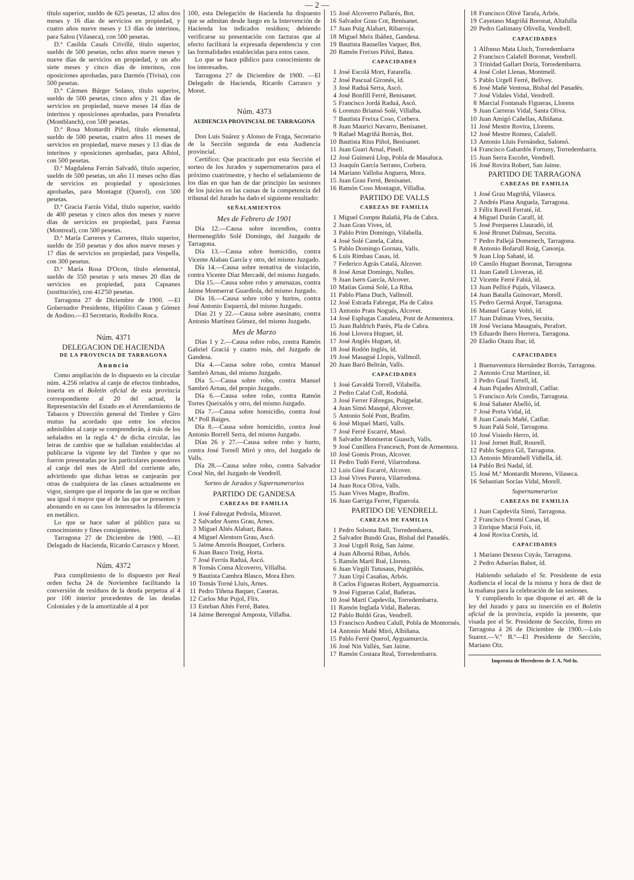— 2 —
título superior, sueldo de 625 pesetas, 12 años dos meses y 16 días de servicios en propiedad, y cuatro años nueve meses y 13 días de interinos, para Salou (Vilaseca), con 500 pesetas.
D.ª Casilda Casals Crivillé, título superior, sueldo de 500 pesetas, ocho años nueve meses y nueve días de servicios en propiedad, y un año siete meses y cinco días de interinos, con oposiciones aprobadas, para Darmós (Tivisa), con 500 pesetas.
D.ª Cármen Búrger Solano, título superior, sueldo de 500 pesetas, cinco años y 21 días de servicios en propiedad, nueve meses 14 días de interinos y oposiciones aprobadas, para Prenafeta (Montblanch), con 500 pesetas.
D.ª Rosa Montardit Piñol, título elemental, sueldo de 500 pesetas, cuatro años 11 meses de servicios en propiedad, nueve meses y 13 días de interinos y oposiciones aprobadas, para Albiol, con 500 pesetas.
D.ª Magdalena Ferrán Salvadó, título superior, sueldo de 500 pesetas, un año 11 meses ocho días de servicios en propiedad y oposiciones aprobadas, para Montagut (Querol), con 500 pesetas.
D.ª Gracia Farrás Vidal, título superior, sueldo de 400 pesetas y cinco años dos meses y nueve días de servicios en propiedad, para Fareua (Montreal), con 500 pesetas.
D.ª María Carreres y Carreres, título superior, sueldo de 350 pesetas y dos años nueve meses y 17 días de servicios en propiedad, para Vespella, con 300 pesetas.
D.ª María Rosa D'Ocon, título elemental, sueldo de 350 pesetas y seis meses 20 días de servicios en propiedad, para Capsanes (sustitución), con 412'50 pesetas.
Tarragona 27 de Diciembre de 1900. —El Gobernador Presidente, Hipólito Casas y Gómez de Andino.—El Secretario, Rodolfo Roca.
Núm. 4371
DELEGACION DE HACIENDA
DE LA PROVINCIA DE TARRAGONA
Anuncio
Como ampliación de lo dispuesto en la circular núm. 4.256 relativa al canje de efectos timbrados, inserta en el Boletin oficial de esta provincia correspondiente al 20 del actual, la Representación del Estado en el Arrendamiento de Tabacos y Dirección general del Timbre y Giro mutuo ha acordado que entre los efectos admisibles al canje se comprenderán, á más de los señalados en la regla 4.ª de dicha circular, las letras de cambio que se hallaban establecidas al publicarse la vigente ley del Timbre y que no fueron presentadas por los particulares poseedores al canje del mes de Abril del corriente año, advirtiendo que dichas letras se canjearán por otras de cualquiera de las clases actualmente en vigor, siempre que el importe de las que se reciban sea igual ó mayor que el de las que se presenten y abonando en su caso los interesados la diferencia en metálico.
Lo que se hace saber al público para su conocimiento y fines consiguientes.
Tarragona 27 de Diciembre de 1900. —El Delegado de Hacienda, Ricardo Carrasco y Moret.
Núm. 4372
Para cumplimiento de lo dispuesto por Real orden fecha 24 de Noviembre facilitando la conversión de resíduos de la deuda perpetua al 4 por 100 interior procedentes de las deudas Coloniales y de la amortizable al 4 por
100, esta Delegación de Hacienda ha dispuesto que se admitan desde luego en la Intervención de Hacienda los indicados resíduos; debiendo verificarse su presentación con facturas que al efecto facilitará la expresada dependencia y con las formalidades establecidas para estos casos.
Lo que se hace público para conocimiento de los interesados.
Tarragona 27 de Diciembre de 1900. —El Delegado de Hacienda, Ricardo Carrasco y Moret.
Núm. 4373
AUDIENCIA PROVINCIAL DE TARRAGONA
Don Luis Suárez y Alonso de Fraga, Secretario de la Sección segunda de esta Audiencia provincial.
Certifico: Que practicado por esta Sección el sorteo de los Jurados y supernumerarios para el próximo cuatrimestre, y hecho el señalamiento de los días en que han de dar principio las sesiones de los juicios en las causas de la competencia del tribunal del Jurado ha dado el siguiente resultado:
SEÑALAMIENTOS
Mes de Febrero de 1901
Día 12.—Causa sobre incendios, contra Hermenegildo Solé Domingo, del Juzgado de Tarragona.
Día 13.—Causa sobre homicidio, contra Vicente Alabau García y otro, del mismo Juzgado.
Día 14.—Causa sobre tentativa de violación, contra Vicente Díaz Mercadé, del mismo Juzgado.
Día 15.—Causa sobre robo y amenazas, contra Jaime Montserrat Guardiola, del mismo Juzgado.
Día 16.—Causa sobre robo y hurtos, contra José Antonio Esquerrá, del mismo Juzgado.
Días 21 y 22.—Causa sobre asesinato, contra Antonio Martínez Gómez, del mismo Juzgado.
Mes de Marzo
Días 1 y 2.—Causa sobre robo, contra Ramón Gabriel Graciá y cuatro más, del Juzgado de Gandesa.
Día 4.—Causa sobre robo, contra Manuel Sambró Arnau, del mismo Juzgado.
Día 5.—Causa sobre robo, contra Manuel Sambró Arnau, del propio Juzgado.
Día 6.—Causa sobre robo, contra Ramón Torres Queixalós y otro, del mismo Juzgado.
Día 7.—Causa sobre homicidio, contra José M.ª Poll Baiges.
Día 8.—Causa sobre homicidio, contra José Antonio Borrell Serra, del mismo Juzgado.
Días 26 y 27.—Causa sobre robo y hurto, contra José Torrell Miró y otro, del Juzgado de Valls.
Día 28.—Causa sobre robo, contra Salvador Coral Nin, del Juzgado de Vendrell.
Sorteo de Jurados y Supernumerarios
PARTIDO DE GANDESA
CABEZAS DE FAMILIA
1 José Fabregat Pedrola, Miravet.
2 Salvador Asens Grau, Arnes.
3 Miguel Altés Alabart, Batea.
4 Miguel Alentorn Grau, Ascó.
5 Jaime Amorós Bosquet, Corbera.
6 Juan Basco Treig, Horta.
7 José Ferrús Raduá, Ascó.
8 Tomás Coma Alcoverro, Villalba.
9 Bautista Cambra Blasco, Mora Ebro.
10 Tomás Torné Lluis, Arnes.
11 Pedro Tiñena Baquer, Caseras.
12 Carlos Mur Pujol, Flix.
13 Esteban Altés Ferré, Batea.
14 Jaime Berengué Amposta, Villalba.
15 José Alcoverro Pallarés, Bot.
16 Salvador Grau Cot, Benisanet.
17 Juan Puig Alabart, Ribarroja.
18 Miguel Meix Ibáñez, Gandesa.
19 Bautista Bauselles Vaquer, Bot.
20 Ramón Freixes Piñol, Batea.
CAPACIDADES
1 José Escolá Mort, Fatarella.
2 José Pascual Gironés, íd.
3 José Raduá Serra, Ascó.
4 José Bonfill Ferré, Benisanet.
5 Francisco Jordá Raduá, Ascó.
6 Lorenzo Briansó Solé, Villalba.
7 Bautista Freixa Coso, Corbera.
8 Juan Maurici Navarro, Benisanet.
9 Rafael Magriñá Borrás, Bot.
10 Bautista Rius Piñol, Benisanet.
11 Juan Guari Arnal, Pinell.
12 José Guimerá Llop, Pobla de Masaluca.
13 Joaquín García Serrano, Corbera.
14 Mariano Valloba Anguera, Mora.
15 Juan Grau Ferré, Benisanet.
16 Ramón Coso Montagut, Villalba.
PARTIDO DE VALLS
CABEZAS DE FAMILIA
1 Miguel Compte Balañá, Pla de Cabra.
2 Juan Grau Vives, íd.
3 Pablo Prim Domingo, Vilabella.
4 José Solé Canela, Cabra.
5 Pablo Domingo Gornau, Valls.
6 Luis Rimbau Casas, íd.
7 Federico Agrás Catalá, Alcover.
8 José Amat Domingo, Nulles.
9 Juan Isern García, Alcover.
10 Matías Gomá Solé, La Riba.
11 Pablo Plana Duch, Vallmoll.
12 José Estrada Fabregat, Pla de Cabra
13 Antonio Prats Nogués, Alcover.
14 José Esplugas Canaleta, Pont de Armentera.
15 Juan Baldrich Parés, Pla de Cabra.
16 José Llovera Huguet, íd.
17 José Anglés Huguet, íd.
18 José Rodón Inglés, íd.
19 José Masagué Llopis, Vallmoll.
20 Juan Baró Beltrán, Valls.
CAPACIDADES
1 José Gavaldá Torrell, Vilabella.
2 Pedro Calaf Coll, Rodoñá.
3 José Ferrer Fábregas, Puigpelat.
4 Juan Simó Masqué, Alcover.
5 Antonio Solé Pont, Brafim.
6 José Miquel Martí, Valls.
7 José Ferré Escarré, Masó.
8 Salvador Montserrat Guasch, Valls.
9 José Cunillera Francesch, Pont de Armentera.
10 José Gomis Prous, Alcover.
11 Pedro Tudó Ferré, Vilarrodona.
12 Luis Giné Escarré, Alcover.
13 José Vives Parera, Vilarrodona.
14 Juan Roca Oliva, Valls.
15 Juan Vives Magre, Brafim.
16 Juan Garriga Ferrer, Figuerola.
PARTIDO DE VENDRELL
CABEZAS DE FAMILIA
1 Pedro Solsona Rull, Torredembarra.
2 Salvador Bundó Gras, Bisbal del Panadés.
3 José Urgell Roig, San Jaime.
4 Juan Alborná Ribas, Arbós.
5 Ramón Martí Rué, Llorens.
6 Juan Virgili Tutusaus, Puigtiñós.
7 Juan Urpí Casañas, Arbós.
8 Carlos Figueras Robert, Ayguamurcia.
9 José Figueras Calaf, Bañeras.
10 José Martí Capdevila, Torredembarra.
11 Ramón Inglada Vidal, Bañeras.
12 Pablo Buldó Gras, Vendrell.
13 Francisco Andreu Calull, Pobla de Montornés.
14 Antonio Mañé Miró, Albiñana.
15 Pablo Ferré Querol, Ayguamurcia.
16 José Nin Vallés, San Jaime.
17 Ramón Costaza Real, Torredembarra.
18 Francisco Olivé Tarafa, Arbós.
19 Cayetano Magriñá Boronat, Altafulla
20 Pedro Galimany Olivella, Vendrell.
CAPACIDADES
1 Alfonso Mata Lluch, Torredembarra
2 Francisco Calafell Boronat, Vendrell.
3 Trinidad Gallart Doria, Torredembarra.
4 José Colet Llenas, Montmell.
5 Pablo Urgell Ferré, Bellvey.
6 José Mañé Ventosa, Bisbal del Panadés.
7 José Vidales Vidal, Vendrell.
8 Marcial Fontanals Figueras, Llorens
9 Juan Carreras Vidal, Santa Oliva.
10 Juan Amigó Cañellas, Albiñana.
11 José Mestre Rovira, Llorens.
12 José Mestre Romeu, Calafell.
13 Antonio Lluis Fernández, Salomó.
14 Francisco Gabardós Fortuny, Torredembarra.
15 Juan Serra Escofet, Vendrell.
16 José Rovira Robert, San Jaime.
PARTIDO DE TARRAGONA
CABEZAS DE FAMILIA
1 José Grau Magriñá, Vilaseca.
2 Andrés Plana Anguela, Tarragona.
3 Félix Ravell Ferraté, íd.
4 Miguel Durán Carafí, íd.
5 José Porqueres Llauradó, íd.
6 José Brunet Dalmau, Secuita.
7 Pedro Pallejá Domenech, Tarragona.
8 Antonio Bofarull Roig, Canonja.
9 Juan Llop Sabaté, íd.
10 Camilo Huguet Boronat, Tarragona
11 Juan Gatell Lloveras, íd.
12 Vicente Ferré Fabiá, íd.
13 Juan Pellicé Pujals, Vilaseca.
14 Juan Batalla Guinovart, Morell.
15 Pedro Germá Arqué, Tarragona.
16 Manuel Garay Voltó, íd.
17 Juan Dalmau Vives, Secuita.
18 José Veciana Masagués, Perafort.
19 Eduardo Ibero Herrera, Tarragona.
20 Eladio Otazu Ibar, íd.
CAPACIDADES
1 Buenaventura Hernández Borrás, Tarragona.
2 Antonio Cruz Martínez, íd.
3 Pedro Gual Torrell, íd.
4 Juan Pujades Almirall, Catllar.
5 Francisco Arís Condis, Tarragona.
6 José Sabater Abelló, íd.
7 José Porta Vidal, íd.
8 Juan Canals Mañé, Catllar.
9 Juan Palá Solé, Tarragona.
10 José Visiedo Herro, íd.
11 José Jornet Rull, Rourell.
12 Pablo Segura Gil, Tarragona.
13 Antonio Mirambell Vidiella, íd.
14 Pablo Brú Nadal, íd.
15 José M.ª Montardit Moreno, Vilaseca.
16 Sebastian Socías Vidal, Morell.
Supernumerarios
CABEZAS DE FAMILIA
1 Juan Capdevila Simó, Tarragona.
2 Francisco Oromí Casas, íd.
3 Enrique Maciá Foix, íd.
4 José Rovira Cortés, íd.
CAPACIDADES
1 Mariano Dexeus Cuyás, Tarragona.
2 Pedro Adserías Babot, íd.
Habiendo señalado el Sr. Presidente de esta Audiencia el local de la misma y hora de diez de la mañana para la celebración de las sesiones.
Y cumpliendo lo que dispone el art. 48 de la ley del Jurado y para su inserción en el Boletin oficial de la provincia, expido la presente, que visada por el Sr. Presidente de Sección, firmo en Tarragona á 26 de Diciembre de 1900.—Luis Suarez.—V.º B.º—El Presidente de Sección, Mariano Oiz.
Imprenta de Herederos de J. A. Nel-lo.